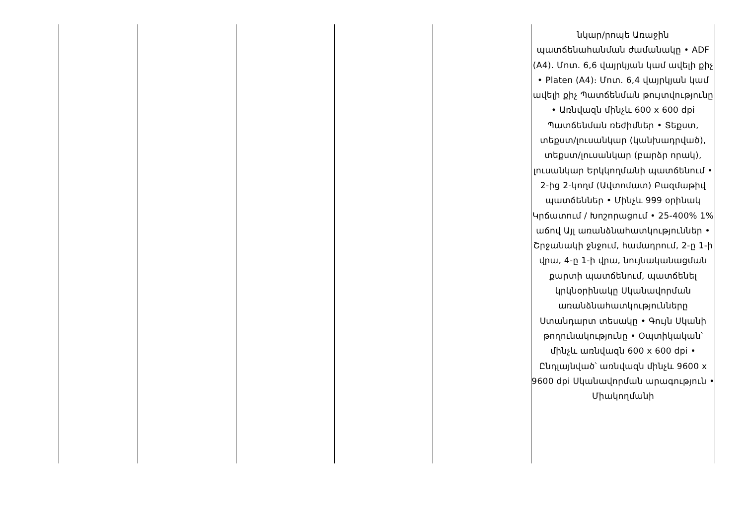| | | | | | նկար/րոպե Առաջին պատճենահանման ժամանակը • ADF (A4). Մոտ. 6,6 վայրկյան կամ ավելի քիչ • Platen (A4)։ Մոտ. 6,4 վայրկյան կամ ավելի քիչ Պատճենման թույտվությունը • Առնվազն մինչև 600 x 600 dpi Պատճենման ռեժիմներ • Տեքստ, տեքստ/լուսանկար (կանխադրված), տեքստ/լուսանկար (բարձր որակ), լուսանկար Երկկողմանի պատճենում • 2-ից 2-կողմ (Ավտոմատ) Բազմաթիվ պատճեններ • Մինչև 999 օրինակ Կրճատում / Խոշորացում • 25-400% 1% աճով Այլ առանձնահատկություններ • Շրջանակի ջնջում, համադրում, 2-ը 1-ի վրա, 4-ը 1-ի վրա, նույնականացման քարտի պատճենում, պատճենել կրկնօրինակը Սկանավորման առանձնահատկությունները Ստանդարտ տեսակը • Գույն Սկանի թողունակությունը • Օպտիկական՝ մինչև առնվազն 600 x 600 dpi • Ընդլայնված՝ առնվազն մինչև 9600 x 9600 dpi Սկանավորման արագություն • Միակողմանի |